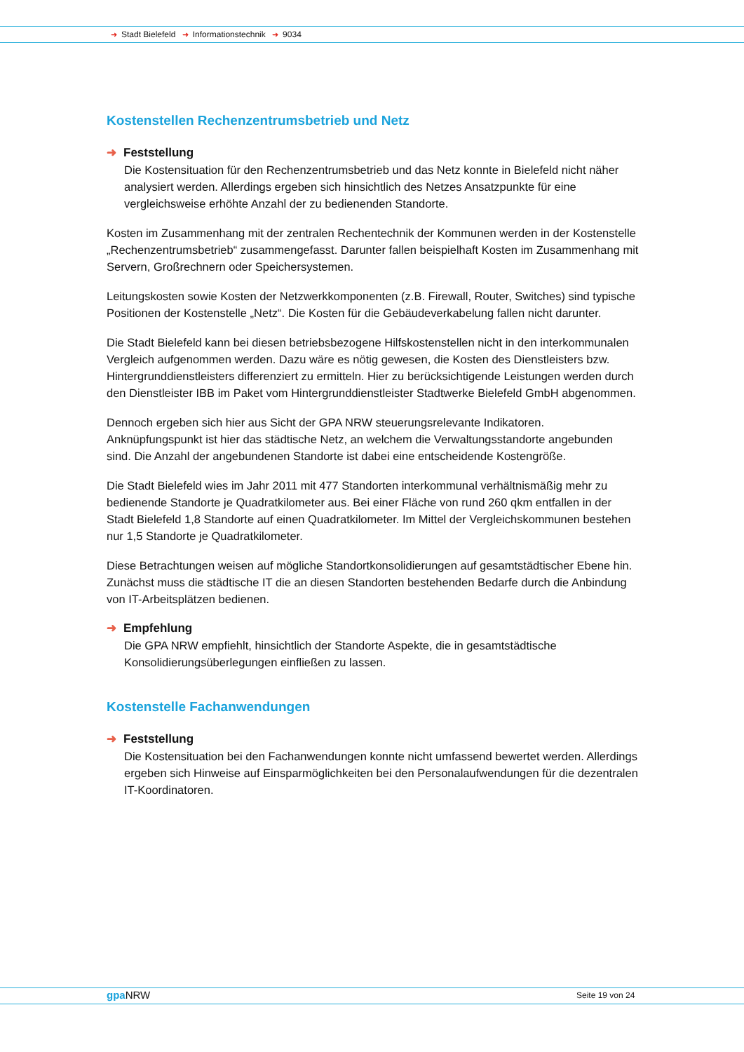➜ Stadt Bielefeld ➜ Informationstechnik ➜ 9034
Kostenstellen Rechenzentrumsbetrieb und Netz
➜ Feststellung
Die Kostensituation für den Rechenzentrumsbetrieb und das Netz konnte in Bielefeld nicht näher analysiert werden. Allerdings ergeben sich hinsichtlich des Netzes Ansatzpunkte für eine vergleichsweise erhöhte Anzahl der zu bedienenden Standorte.
Kosten im Zusammenhang mit der zentralen Rechentechnik der Kommunen werden in der Kostenstelle „Rechenzentrumsbetrieb“ zusammengefasst. Darunter fallen beispielhaft Kosten im Zusammenhang mit Servern, Großrechnern oder Speichersystemen.
Leitungskosten sowie Kosten der Netzwerkkomponenten (z.B. Firewall, Router, Switches) sind typische Positionen der Kostenstelle „Netz“. Die Kosten für die Gebäudeverkabelung fallen nicht darunter.
Die Stadt Bielefeld kann bei diesen betriebsbezogene Hilfskostenstellen nicht in den interkommunalen Vergleich aufgenommen werden. Dazu wäre es nötig gewesen, die Kosten des Dienstleisters bzw. Hintergrunddienstleisters differenziert zu ermitteln. Hier zu berücksichtigende Leistungen werden durch den Dienstleister IBB im Paket vom Hintergrunddienstleister Stadtwerke Bielefeld GmbH abgenommen.
Dennoch ergeben sich hier aus Sicht der GPA NRW steuerungsrelevante Indikatoren. Anknüpfungspunkt ist hier das städtische Netz, an welchem die Verwaltungsstandorte angebunden sind. Die Anzahl der angebundenen Standorte ist dabei eine entscheidende Kostengröße.
Die Stadt Bielefeld wies im Jahr 2011 mit 477 Standorten interkommunal verhältnismäßig mehr zu bedienende Standorte je Quadratkilometer aus. Bei einer Fläche von rund 260 qkm entfallen in der Stadt Bielefeld 1,8 Standorte auf einen Quadratkilometer. Im Mittel der Vergleichskommunen bestehen nur 1,5 Standorte je Quadratkilometer.
Diese Betrachtungen weisen auf mögliche Standortkonsolidierungen auf gesamtstädtischer Ebene hin. Zunächst muss die städtische IT die an diesen Standorten bestehenden Bedarfe durch die Anbindung von IT-Arbeitsplätzen bedienen.
➜ Empfehlung
Die GPA NRW empfiehlt, hinsichtlich der Standorte Aspekte, die in gesamtstädtische Konsolidierungsüberlegungen einfließen zu lassen.
Kostenstelle Fachanwendungen
➜ Feststellung
Die Kostensituation bei den Fachanwendungen konnte nicht umfassend bewertet werden. Allerdings ergeben sich Hinweise auf Einsparmöglichkeiten bei den Personalaufwendungen für die dezentralen IT-Koordinatoren.
gpa NRW Seite 19 von 24